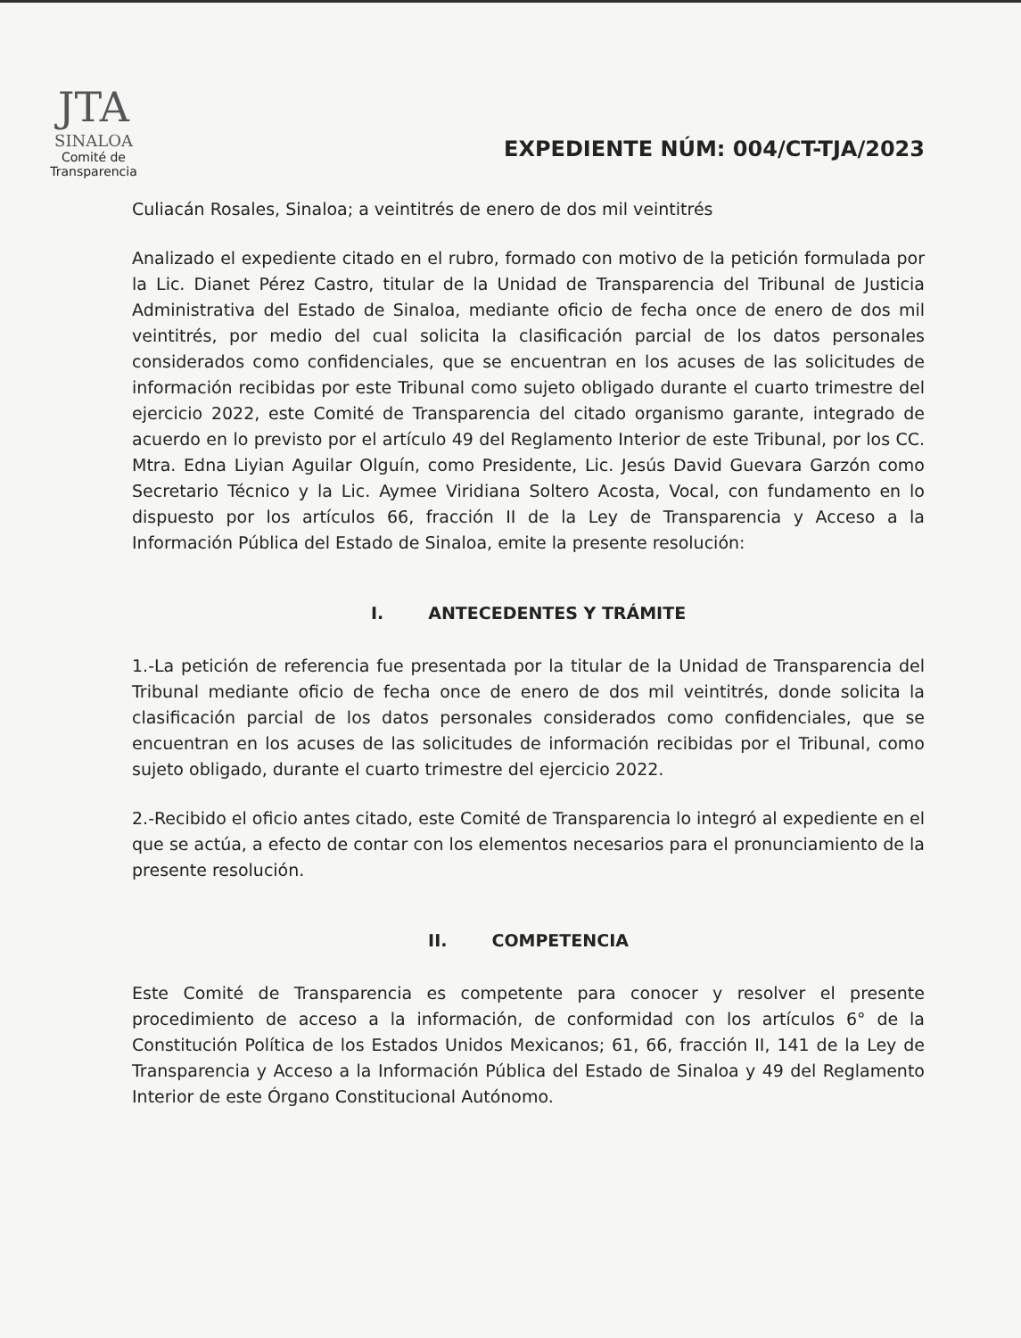JTA
SINALOA
Comité de
Transparencia
EXPEDIENTE NÚM: 004/CT-TJA/2023
Culiacán Rosales, Sinaloa; a veintitrés de enero de dos mil veintitrés
Analizado el expediente citado en el rubro, formado con motivo de la petición formulada por la Lic. Dianet Pérez Castro, titular de la Unidad de Transparencia del Tribunal de Justicia Administrativa del Estado de Sinaloa, mediante oficio de fecha once de enero de dos mil veintitrés, por medio del cual solicita la clasificación parcial de los datos personales considerados como confidenciales, que se encuentran en los acuses de las solicitudes de información recibidas por este Tribunal como sujeto obligado durante el cuarto trimestre del ejercicio 2022, este Comité de Transparencia del citado organismo garante, integrado de acuerdo en lo previsto por el artículo 49 del Reglamento Interior de este Tribunal, por los CC. Mtra. Edna Liyian Aguilar Olguín, como Presidente, Lic. Jesús David Guevara Garzón como Secretario Técnico y la Lic. Aymee Viridiana Soltero Acosta, Vocal, con fundamento en lo dispuesto por los artículos 66, fracción II de la Ley de Transparencia y Acceso a la Información Pública del Estado de Sinaloa, emite la presente resolución:
I. ANTECEDENTES Y TRÁMITE
1.-La petición de referencia fue presentada por la titular de la Unidad de Transparencia del Tribunal mediante oficio de fecha once de enero de dos mil veintitrés, donde solicita la clasificación parcial de los datos personales considerados como confidenciales, que se encuentran en los acuses de las solicitudes de información recibidas por el Tribunal, como sujeto obligado, durante el cuarto trimestre del ejercicio 2022.
2.-Recibido el oficio antes citado, este Comité de Transparencia lo integró al expediente en el que se actúa, a efecto de contar con los elementos necesarios para el pronunciamiento de la presente resolución.
II. COMPETENCIA
Este Comité de Transparencia es competente para conocer y resolver el presente procedimiento de acceso a la información, de conformidad con los artículos 6° de la Constitución Política de los Estados Unidos Mexicanos; 61, 66, fracción II, 141 de la Ley de Transparencia y Acceso a la Información Pública del Estado de Sinaloa y 49 del Reglamento Interior de este Órgano Constitucional Autónomo.